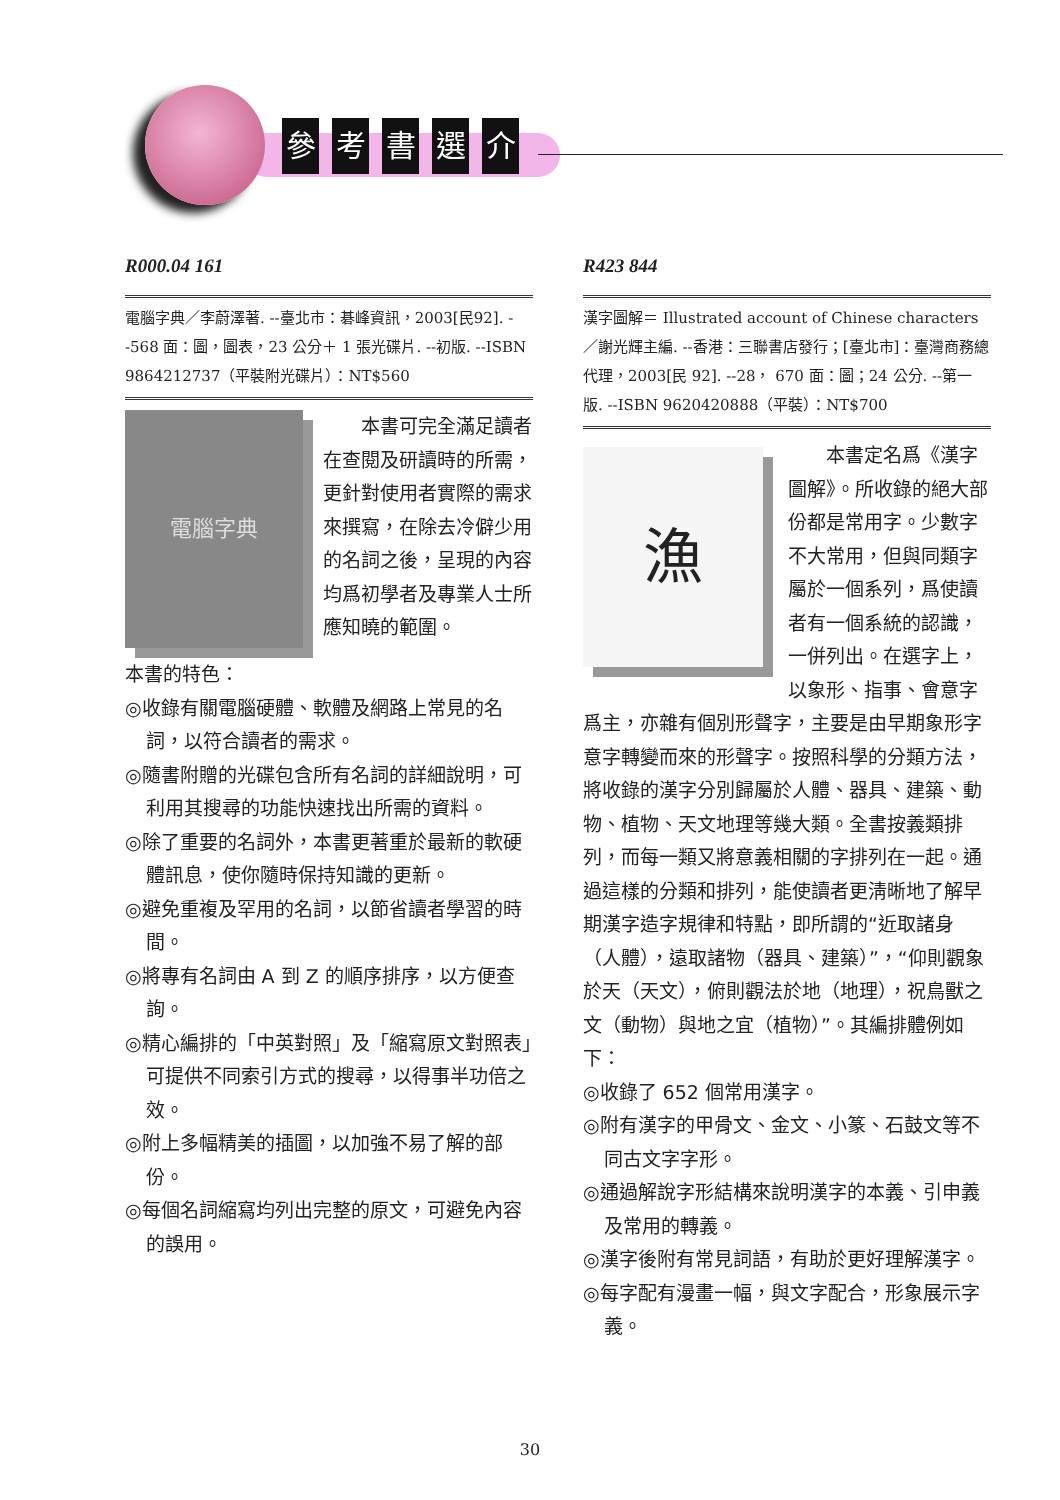參考書選介
R000.04 161
電腦字典／李蔚澤著. --臺北市：碁峰資訊，2003[民92]. --568 面：圖，圖表，23 公分＋ 1 張光碟片. --初版. --ISBN 9864212737（平裝附光碟片）：NT$560
電腦字典
本書可完全滿足讀者在查閱及研讀時的所需，更針對使用者實際的需求來撰寫，在除去冷僻少用的名詞之後，呈現的內容均爲初學者及專業人士所應知曉的範圍。
本書的特色：
◎收錄有關電腦硬體、軟體及網路上常見的名詞，以符合讀者的需求。
◎隨書附贈的光碟包含所有名詞的詳細說明，可利用其搜尋的功能快速找出所需的資料。
◎除了重要的名詞外，本書更著重於最新的軟硬體訊息，使你隨時保持知識的更新。
◎避免重複及罕用的名詞，以節省讀者學習的時間。
◎將專有名詞由 A 到 Z 的順序排序，以方便查詢。
◎精心編排的「中英對照」及「縮寫原文對照表」可提供不同索引方式的搜尋，以得事半功倍之效。
◎附上多幅精美的插圖，以加強不易了解的部份。
◎每個名詞縮寫均列出完整的原文，可避免內容的誤用。
R423 844
漢字圖解＝ Illustrated account of Chinese characters ／謝光輝主編. --香港：三聯書店發行；[臺北市]：臺灣商務總代理，2003[民 92]. --28， 670 面：圖；24 公分. --第一版. --ISBN 9620420888（平裝）：NT$700
漁
本書定名爲《漢字圖解》。所收錄的絕大部份都是常用字。少數字不大常用，但與同類字屬於一個系列，爲使讀者有一個系統的認識，一併列出。在選字上，以象形、指事、會意字爲主，亦雜有個別形聲字，主要是由早期象形字意字轉變而來的形聲字。按照科學的分類方法，將收錄的漢字分別歸屬於人體、器具、建築、動物、植物、天文地理等幾大類。全書按義類排列，而每一類又將意義相關的字排列在一起。通過這樣的分類和排列，能使讀者更淸晰地了解早期漢字造字規律和特點，即所謂的“近取諸身（人體），遠取諸物（器具、建築）”，“仰則觀象於天（天文），俯則觀法於地（地理），祝鳥獸之文（動物）與地之宜（植物）”。其編排體例如下：
◎收錄了 652 個常用漢字。
◎附有漢字的甲骨文、金文、小篆、石鼓文等不同古文字字形。
◎通過解說字形結構來說明漢字的本義、引申義及常用的轉義。
◎漢字後附有常見詞語，有助於更好理解漢字。
◎每字配有漫畫一幅，與文字配合，形象展示字義。
30